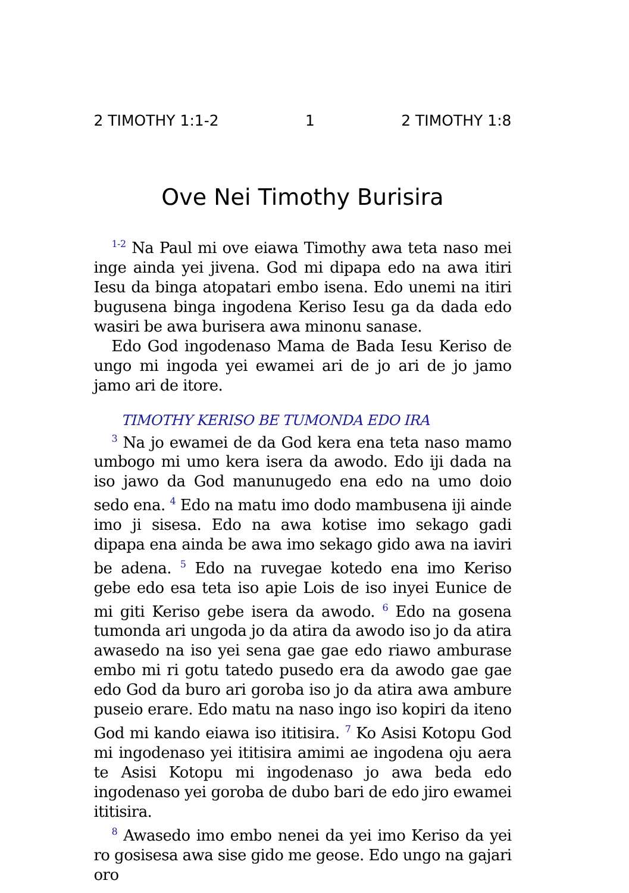2 TIMOTHY 1:1-2 1 2 TIMOTHY 1:8
Ove Nei Timothy Burisira
<sup>1-2</sup> Na Paul mi ove eiawa Timothy awa teta naso mei inge ainda yei jivena. God mi dipapa edo na awa itiri Iesu da binga atopatari embo isena. Edo unemi na itiri bugusena binga ingodena Keriso Iesu ga da dada edo wasiri be awa burisera awa minonu sanase.
Edo God ingodenaso Mama de Bada Iesu Keriso de ungo mi ingoda yei ewamei ari de jo ari de jo jamo jamo ari de itore.
TIMOTHY KERISO BE TUMONDA EDO IRA
<sup>3</sup> Na jo ewamei de da God kera ena teta naso mamo umbogo mi umo kera isera da awodo. Edo iji dada na iso jawo da God manunugedo ena edo na umo doio sedo ena. <sup>4</sup> Edo na matu imo dodo mambusena iji ainde imo ji sisesa. Edo na awa kotise imo sekago gadi dipapa ena ainda be awa imo sekago gido awa na iaviri be adena. <sup>5</sup> Edo na ruvegae kotedo ena imo Keriso gebe edo esa teta iso apie Lois de iso inyei Eunice de mi giti Keriso gebe isera da awodo. <sup>6</sup> Edo na gosena tumonda ari ungoda jo da atira da awodo iso jo da atira awasedo na iso yei sena gae gae edo riawo amburase embo mi ri gotu tatedo pusedo era da awodo gae gae edo God da buro ari goroba iso jo da atira awa ambure puseio erare. Edo matu na naso ingo iso kopiri da iteno God mi kando eiawa iso ititisira. <sup>7</sup> Ko Asisi Kotopu God mi ingodenaso yei ititisira amimi ae ingodena oju aera te Asisi Kotopu mi ingodenaso jo awa beda edo ingodenaso yei goroba de dubo bari de edo jiro ewamei ititisira.
<sup>8</sup> Awasedo imo embo nenei da yei imo Keriso da yei ro gosisesa awa sise gido me geose. Edo ungo na gajari oro